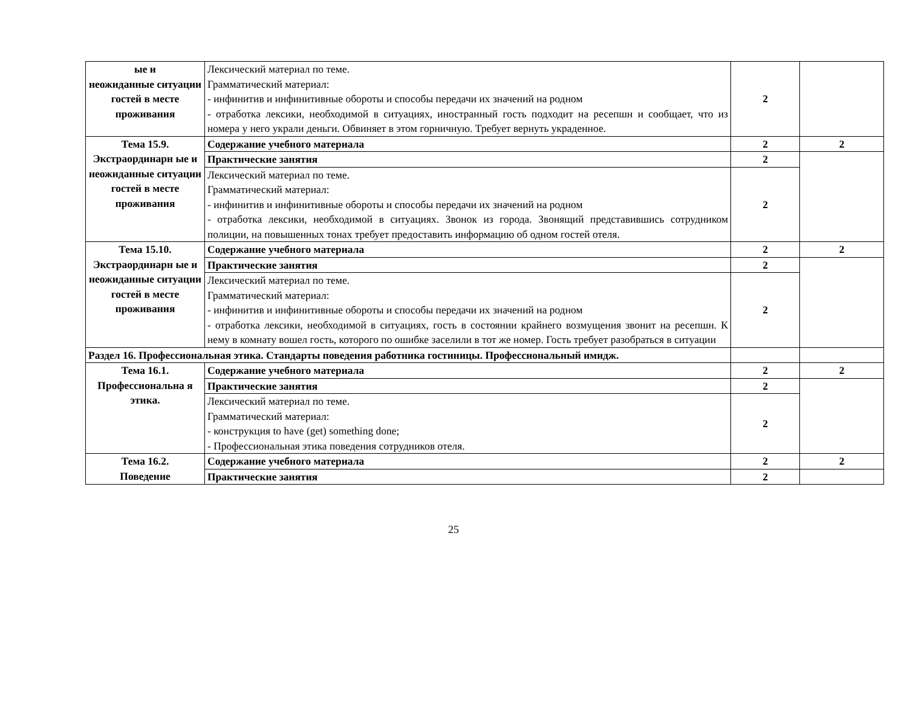| ые и неожиданные ситуации гостей в месте проживания | Лексический материал по теме. Грамматический материал: - инфинитив и инфинитивные обороты и способы передачи их значений на родном - отработка лексики, необходимой в ситуациях, иностранный гость подходит на ресепшн и сообщает, что из номера у него украли деньги. Обвиняет в этом горничную. Требует вернуть украденное. | 2 | |
| Тема 15.9. Экстраординарн ые и неожиданные ситуации гостей в месте проживания | Содержание учебного материала | 2 | 2 |
| | Практические занятия | 2 | |
| | Лексический материал по теме. Грамматический материал: - инфинитив и инфинитивные обороты и способы передачи их значений на родном - отработка лексики, необходимой в ситуациях. Звонок из города. Звонящий представившись сотрудником полиции, на повышенных тонах требует предоставить информацию об одном гостей отеля. | 2 | |
| Тема 15.10. Экстраординарн ые и неожиданные ситуации гостей в месте проживания | Содержание учебного материала | 2 | 2 |
| | Практические занятия | 2 | |
| | Лексический материал по теме. Грамматический материал: - инфинитив и инфинитивные обороты и способы передачи их значений на родном - отработка лексики, необходимой в ситуациях, гость в состоянии крайнего возмущения звонит на ресепшн. К нему в комнату вошел гость, которого по ошибке заселили в тот же номер. Гость требует разобраться в ситуации | 2 | |
| Раздел 16. Профессиональная этика. Стандарты поведения работника гостиницы. Профессиональный имидж. | | | |
| Тема 16.1. Профессиональна я этика. | Содержание учебного материала | 2 | 2 |
| | Практические занятия | 2 | |
| | Лексический материал по теме. Грамматический материал: - конструкция to have (get) something done; - Профессиональная этика поведения сотрудников отеля. | 2 | |
| Тема 16.2. Поведение | Содержание учебного материала | 2 | 2 |
| | Практические занятия | 2 | |
25